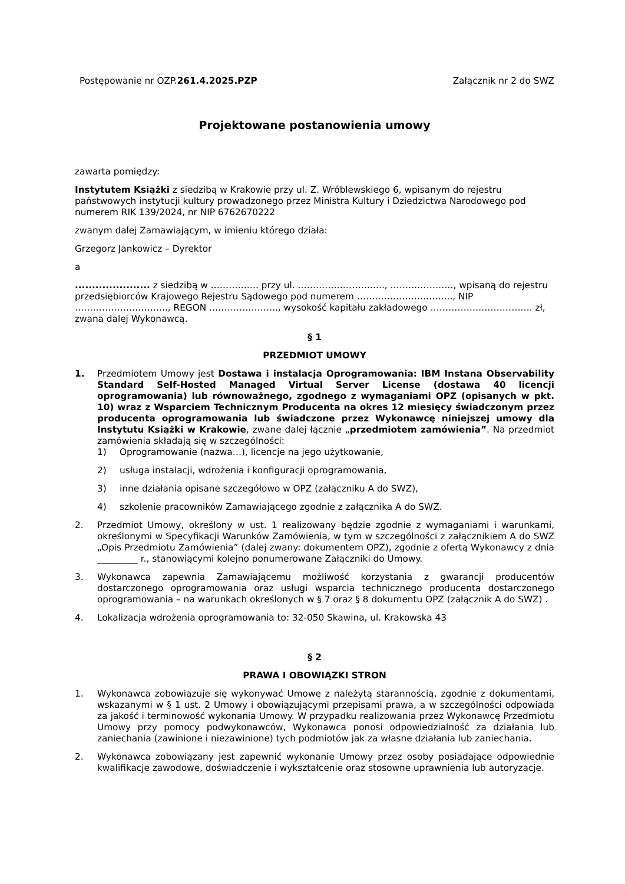Postępowanie nr OZP.261.4.2025.PZP Załącznik nr 2 do SWZ
Projektowane postanowienia umowy
zawarta pomiędzy:
Instytutem Książki z siedzibą w Krakowie przy ul. Z. Wróblewskiego 6, wpisanym do rejestru państwowych instytucji kultury prowadzonego przez Ministra Kultury i Dziedzictwa Narodowego pod numerem RIK 139/2024, nr NIP 6762670222
zwanym dalej Zamawiającym, w imieniu którego działa:
Grzegorz Jankowicz – Dyrektor
a
...................... z siedzibą w ……………. przy ul. ……………………….., …………………, wpisaną do rejestru przedsiębiorców Krajowego Rejestru Sądowego pod numerem ………………………….., NIP …………………………., REGON ………………….., wysokość kapitału zakładowego ……………………………. zł, zwana dalej Wykonawcą.
§ 1
PRZEDMIOT UMOWY
1. Przedmiotem Umowy jest Dostawa i instalacja Oprogramowania: IBM Instana Observability Standard Self-Hosted Managed Virtual Server License (dostawa 40 licencji oprogramowania) lub równoważnego, zgodnego z wymaganiami OPZ (opisanych w pkt. 10) wraz z Wsparciem Technicznym Producenta na okres 12 miesięcy świadczonym przez producenta oprogramowania lub świadczone przez Wykonawcę niniejszej umowy dla Instytutu Książki w Krakowie, zwane dalej łącznie „przedmiotem zamówienia”. Na przedmiot zamówienia składają się w szczególności:
1) Oprogramowanie (nazwa…), licencje na jego użytkowanie,
2) usługa instalacji, wdrożenia i konfiguracji oprogramowania,
3) inne działania opisane szczegółowo w OPZ (załączniku A do SWZ),
4) szkolenie pracowników Zamawiającego zgodnie z załącznika A do SWZ.
2. Przedmiot Umowy, określony w ust. 1 realizowany będzie zgodnie z wymaganiami i warunkami, określonymi w Specyfikacji Warunków Zamówienia, w tym w szczególności z załącznikiem A do SWZ „Opis Przedmiotu Zamówienia” (dalej zwany: dokumentem OPZ), zgodnie z ofertą Wykonawcy z dnia _________ r., stanowiącymi kolejno ponumerowane Załączniki do Umowy.
3. Wykonawca zapewnia Zamawiającemu możliwość korzystania z gwarancji producentów dostarczonego oprogramowania oraz usługi wsparcia technicznego producenta dostarczonego oprogramowania – na warunkach określonych w § 7 oraz § 8 dokumentu OPZ (załącznik A do SWZ) .
4. Lokalizacja wdrożenia oprogramowania to: 32-050 Skawina, ul. Krakowska 43
§ 2
PRAWA I OBOWIĄZKI STRON
1. Wykonawca zobowiązuje się wykonywać Umowę z należytą starannością, zgodnie z dokumentami, wskazanymi w § 1 ust. 2 Umowy i obowiązującymi przepisami prawa, a w szczególności odpowiada za jakość i terminowość wykonania Umowy. W przypadku realizowania przez Wykonawcę Przedmiotu Umowy przy pomocy podwykonawców, Wykonawca ponosi odpowiedzialność za działania lub zaniechania (zawinione i niezawinione) tych podmiotów jak za własne działania lub zaniechania.
2. Wykonawca zobowiązany jest zapewnić wykonanie Umowy przez osoby posiadające odpowiednie kwalifikacje zawodowe, doświadczenie i wykształcenie oraz stosowne uprawnienia lub autoryzacje.